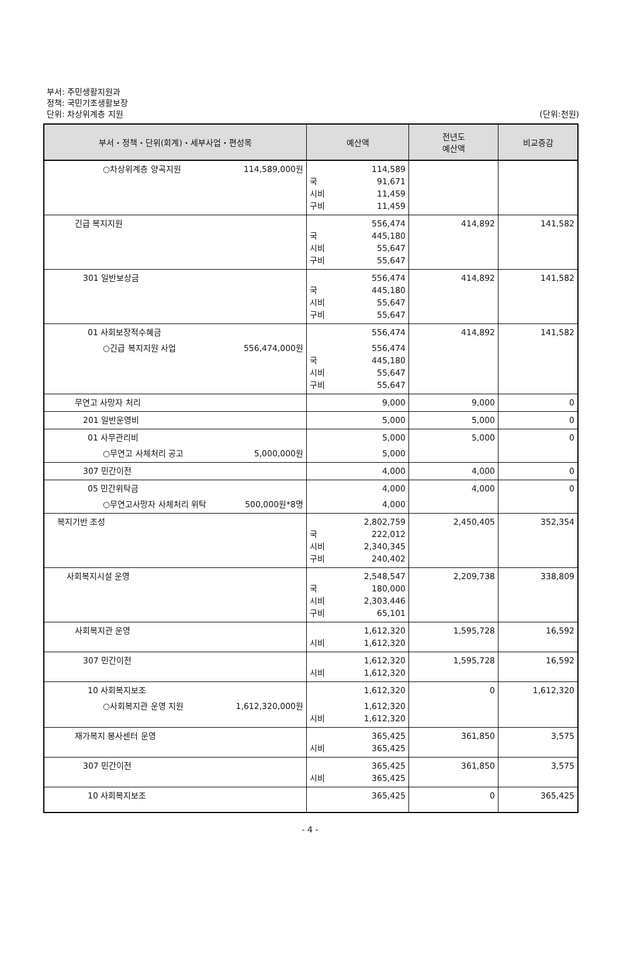부서: 주민생활지원과
정책: 국민기초생활보장
단위: 차상위계층 지원
(단위:천원)
| 부서・정책・단위(회계)・세부사업・편성목 | 예산액 | 전년도 예산액 | 비교증감 |
| --- | --- | --- | --- |
| ○차상위계층 양곡지원 114,589,000원 | 114,589 국 91,671 시비 11,459 구비 11,459 | | |
| 긴급 복지지원 | 556,474 국 445,180 시비 55,647 구비 55,647 | 414,892 | 141,582 |
| 301 일반보상금 | 556,474 국 445,180 시비 55,647 구비 55,647 | 414,892 | 141,582 |
| 01 사회보장적수혜금 ○긴급 복지지원 사업 556,474,000원 | 556,474 556,474 국 445,180 시비 55,647 구비 55,647 | 414,892 | 141,582 |
| 무연고 사망자 처리 | 9,000 | 9,000 | 0 |
| 201 일반운영비 | 5,000 | 5,000 | 0 |
| 01 사무관리비 ○무연고 사체처리 공고 5,000,000원 | 5,000 5,000 | 5,000 | 0 |
| 307 민간이전 | 4,000 | 4,000 | 0 |
| 05 민간위탁금 ○무연고사망자 사체처리 위탁 500,000원*8명 | 4,000 4,000 | 4,000 | 0 |
| 복지기반 조성 | 2,802,759 국 222,012 시비 2,340,345 구비 240,402 | 2,450,405 | 352,354 |
| 사회복지시설 운영 | 2,548,547 국 180,000 시비 2,303,446 구비 65,101 | 2,209,738 | 338,809 |
| 사회복지관 운영 | 1,612,320 시비 1,612,320 | 1,595,728 | 16,592 |
| 307 민간이전 | 1,612,320 시비 1,612,320 | 1,595,728 | 16,592 |
| 10 사회복지보조 ○사회복지관 운영 지원 1,612,320,000원 | 1,612,320 1,612,320 시비 1,612,320 | 0 | 1,612,320 |
| 재가복지 봉사센터 운영 | 365,425 시비 365,425 | 361,850 | 3,575 |
| 307 민간이전 | 365,425 시비 365,425 | 361,850 | 3,575 |
| 10 사회복지보조 | 365,425 | 0 | 365,425 |
- 4 -